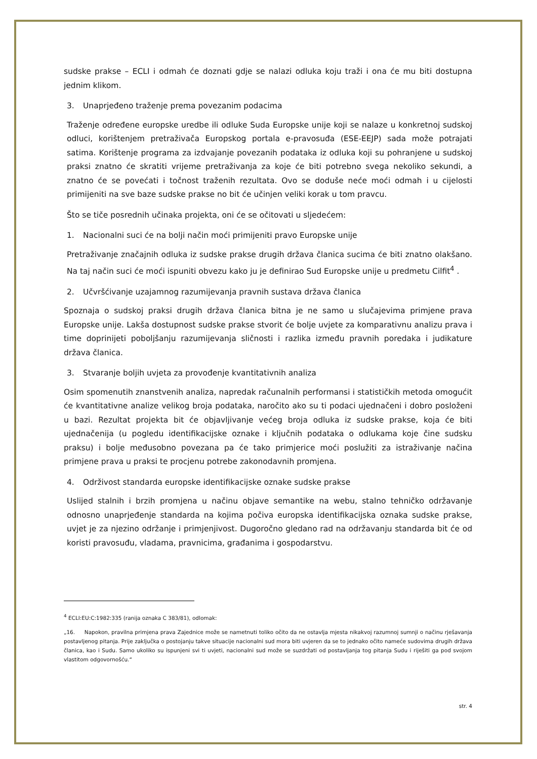sudske prakse – ECLI i odmah će doznati gdje se nalazi odluka koju traži i ona će mu biti dostupna jednim klikom.
3. Unaprjeđeno traženje prema povezanim podacima
Traženje određene europske uredbe ili odluke Suda Europske unije koji se nalaze u konkretnoj sudskoj odluci, korištenjem pretraživača Europskog portala e-pravosuđa (ESE-EEJP) sada može potrajati satima. Korištenje programa za izdvajanje povezanih podataka iz odluka koji su pohranjene u sudskoj praksi znatno će skratiti vrijeme pretraživanja za koje će biti potrebno svega nekoliko sekundi, a znatno će se povećati i točnost traženih rezultata. Ovo se doduše neće moći odmah i u cijelosti primijeniti na sve baze sudske prakse no bit će učinjen veliki korak u tom pravcu.
Što se tiče posrednih učinaka projekta, oni će se očitovati u sljedećem:
1. Nacionalni suci će na bolji način moći primijeniti pravo Europske unije
Pretraživanje značajnih odluka iz sudske prakse drugih država članica sucima će biti znatno olakšano. Na taj način suci će moći ispuniti obvezu kako ju je definirao Sud Europske unije u predmetu Cilfit<sup>4</sup> .
2. Učvršćivanje uzajamnog razumijevanja pravnih sustava država članica
Spoznaja o sudskoj praksi drugih država članica bitna je ne samo u slučajevima primjene prava Europske unije. Lakša dostupnost sudske prakse stvorit će bolje uvjete za komparativnu analizu prava i time doprinijeti poboljšanju razumijevanja sličnosti i razlika između pravnih poredaka i judikature država članica.
3. Stvaranje boljih uvjeta za provođenje kvantitativnih analiza
Osim spomenutih znanstvenih analiza, napredak računalnih performansi i statističkih metoda omogućit će kvantitativne analize velikog broja podataka, naročito ako su ti podaci ujednačeni i dobro posloženi u bazi. Rezultat projekta bit će objavljivanje većeg broja odluka iz sudske prakse, koja će biti ujednačenija (u pogledu identifikacijske oznake i ključnih podataka o odlukama koje čine sudsku praksu) i bolje međusobno povezana pa će tako primjerice moći poslužiti za istraživanje načina primjene prava u praksi te procjenu potrebe zakonodavnih promjena.
4. Održivost standarda europske identifikacijske oznake sudske prakse
Uslijed stalnih i brzih promjena u načinu objave semantike na webu, stalno tehničko održavanje odnosno unaprjeđenje standarda na kojima počiva europska identifikacijska oznaka sudske prakse, uvjet je za njezino održanje i primjenjivost. Dugoročno gledano rad na održavanju standarda bit će od koristi pravosuđu, vladama, pravnicima, građanima i gospodarstvu.
<sup>4</sup> ECLI:EU:C:1982:335 (ranija oznaka C 383/81), odlomak:
„16. Napokon, pravilna primjena prava Zajednice može se nametnuti toliko očito da ne ostavlja mjesta nikakvoj razumnoj sumnji o načinu rješavanja postavljenog pitanja. Prije zaključka o postojanju takve situacije nacionalni sud mora biti uvjeren da se to jednako očito nameće sudovima drugih država članica, kao i Sudu. Samo ukoliko su ispunjeni svi ti uvjeti, nacionalni sud može se suzdržati od postavljanja tog pitanja Sudu i riješiti ga pod svojom vlastitom odgovornošću.“
str. 4